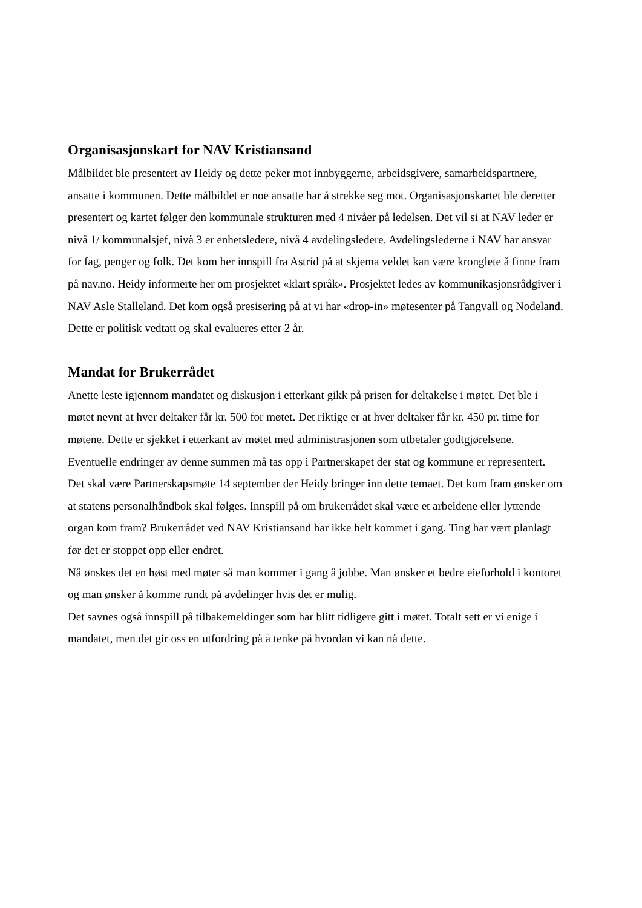Organisasjonskart for NAV Kristiansand
Målbildet ble presentert av Heidy og dette peker mot innbyggerne, arbeidsgivere, samarbeidspartnere, ansatte i kommunen. Dette målbildet er noe ansatte har å strekke seg mot. Organisasjonskartet ble deretter presentert og kartet følger den kommunale strukturen med 4 nivåer på ledelsen. Det vil si at NAV leder er nivå 1/ kommunalsjef, nivå 3 er enhetsledere, nivå 4 avdelingsledere. Avdelingslederne i NAV har ansvar for fag, penger og folk. Det kom her innspill fra Astrid på at skjema veldet kan være kronglete å finne fram på nav.no. Heidy informerte her om prosjektet «klart språk». Prosjektet ledes av kommunikasjonsrådgiver i NAV Asle Stalleland. Det kom også presisering på at vi har «drop-in» møtesenter på Tangvall og Nodeland. Dette er politisk vedtatt og skal evalueres etter 2 år.
Mandat for Brukerrådet
Anette leste igjennom mandatet og diskusjon i etterkant gikk på prisen for deltakelse i møtet. Det ble i møtet nevnt at hver deltaker får kr. 500 for møtet. Det riktige er at hver deltaker får kr. 450 pr. time for møtene. Dette er sjekket i etterkant av møtet med administrasjonen som utbetaler godtgjørelsene. Eventuelle endringer av denne summen må tas opp i Partnerskapet der stat og kommune er representert. Det skal være Partnerskapsmøte 14 september der Heidy bringer inn dette temaet. Det kom fram ønsker om at statens personalhåndbok skal følges. Innspill på om brukerrådet skal være et arbeidene eller lyttende organ kom fram? Brukerrådet ved NAV Kristiansand har ikke helt kommet i gang. Ting har vært planlagt før det er stoppet opp eller endret.
Nå ønskes det en høst med møter så man kommer i gang å jobbe. Man ønsker et bedre eieforhold i kontoret og man ønsker å komme rundt på avdelinger hvis det er mulig.
Det savnes også innspill på tilbakemeldinger som har blitt tidligere gitt i møtet. Totalt sett er vi enige i mandatet, men det gir oss en utfordring på å tenke på hvordan vi kan nå dette.